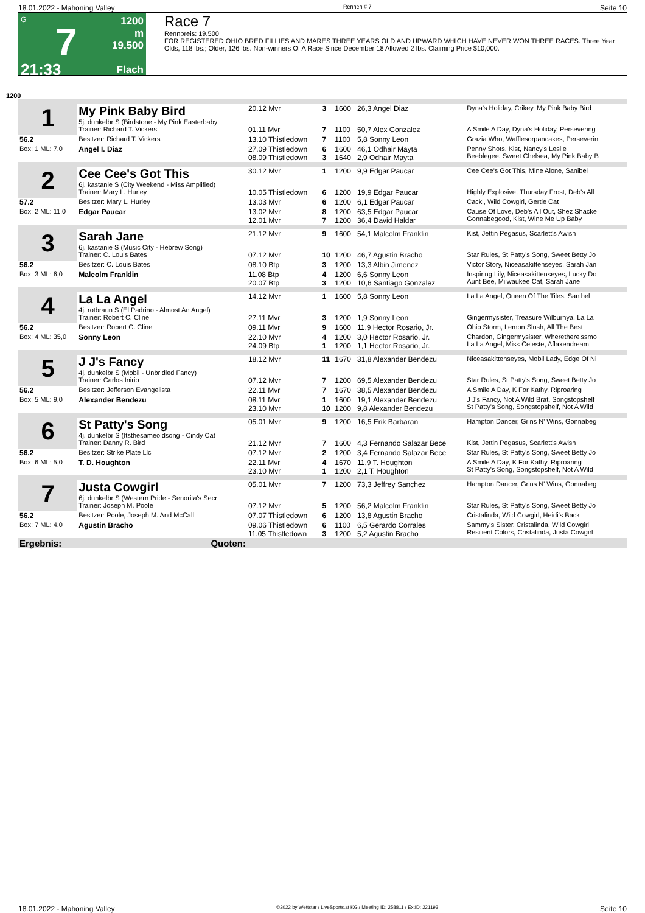18.01.2022 - Mahoning Valley Rennen # 7 Seite 10
G
7
21:33
1200 m
19.500
Flach
Race 7
Rennpreis: 19.500
FOR REGISTERED OHIO BRED FILLIES AND MARES THREE YEARS OLD AND UPWARD WHICH HAVE NEVER WON THREE RACES. Three Year Olds, 118 lbs.; Older, 126 lbs. Non-winners Of A Race Since December 18 Allowed 2 lbs. Claiming Price $10,000.
1200
| 1 | My Pink Baby Bird 5j. dunkelbr S (Birdstone - My Pink Easterbaby | 20.12 Mvr | 3 | 1600 | 26,3 Angel Diaz | Dyna's Holiday, Crikey, My Pink Baby Bird |
| | Trainer: Richard T. Vickers | 01.11 Mvr | 7 | 1100 | 50,7 Alex Gonzalez | A Smile A Day, Dyna's Holiday, Persevering |
| 56.2 | Besitzer: Richard T. Vickers | 13.10 Thistledown | 7 | 1100 | 5,8 Sonny Leon | Grazia Who, Wafflesorpancakes, Perseverin |
| Box: 1 ML: 7,0 | Angel I. Diaz | 27.09 Thistledown 08.09 Thistledown | 6 3 | 1600 1640 | 46,1 Odhair Mayta 2,9 Odhair Mayta | Penny Shots, Kist, Nancy's Leslie Beeblegee, Sweet Chelsea, My Pink Baby B |
| 2 | Cee Cee's Got This 6j. kastanie S (City Weekend - Miss Amplified) | 30.12 Mvr | 1 | 1200 | 9,9 Edgar Paucar | Cee Cee's Got This, Mine Alone, Sanibel |
| | Trainer: Mary L. Hurley | 10.05 Thistledown | 6 | 1200 | 19,9 Edgar Paucar | Highly Explosive, Thursday Frost, Deb's All |
| 57.2 | Besitzer: Mary L. Hurley | 13.03 Mvr | 6 | 1200 | 6,1 Edgar Paucar | Cacki, Wild Cowgirl, Gertie Cat |
| Box: 2 ML: 11,0 | Edgar Paucar | 13.02 Mvr 12.01 Mvr | 8 7 | 1200 1200 | 63,5 Edgar Paucar 36,4 David Haldar | Cause Of Love, Deb's All Out, Shez Shacke Gonnabegood, Kist, Wine Me Up Baby |
| 3 | Sarah Jane 6j. kastanie S (Music City - Hebrew Song) | 21.12 Mvr | 9 | 1600 | 54,1 Malcolm Franklin | Kist, Jettin Pegasus, Scarlett's Awish |
| | Trainer: C. Louis Bates | 07.12 Mvr | 10 | 1200 | 46,7 Agustin Bracho | Star Rules, St Patty's Song, Sweet Betty Jo |
| 56.2 | Besitzer: C. Louis Bates | 08.10 Btp | 3 | 1200 | 13,3 Albin Jimenez | Victor Story, Niceasakittenseyes, Sarah Jan |
| Box: 3 ML: 6,0 | Malcolm Franklin | 11.08 Btp 20.07 Btp | 4 3 | 1200 1200 | 6,6 Sonny Leon 10,6 Santiago Gonzalez | Inspiring Lily, Niceasakittenseyes, Lucky Do Aunt Bee, Milwaukee Cat, Sarah Jane |
| 4 | La La Angel 4j. rotbraun S (El Padrino - Almost An Angel) | 14.12 Mvr | 1 | 1600 | 5,8 Sonny Leon | La La Angel, Queen Of The Tiles, Sanibel |
| | Trainer: Robert C. Cline | 27.11 Mvr | 3 | 1200 | 1,9 Sonny Leon | Gingermysister, Treasure Wilburnya, La La |
| 56.2 | Besitzer: Robert C. Cline | 09.11 Mvr | 9 | 1600 | 11,9 Hector Rosario, Jr. | Ohio Storm, Lemon Slush, All The Best |
| Box: 4 ML: 35,0 | Sonny Leon | 22.10 Mvr 24.09 Btp | 4 1 | 1200 1200 | 3,0 Hector Rosario, Jr. 1,1 Hector Rosario, Jr. | Chardon, Gingermysister, Wherethere'ssmo La La Angel, Miss Celeste, Aflaxendream |
| 5 | J J's Fancy 4j. dunkelbr S (Mobil - Unbridled Fancy) | 18.12 Mvr | 11 | 1670 | 31,8 Alexander Bendezu | Niceasakittenseyes, Mobil Lady, Edge Of Ni |
| | Trainer: Carlos Inirio | 07.12 Mvr | 7 | 1200 | 69,5 Alexander Bendezu | Star Rules, St Patty's Song, Sweet Betty Jo |
| 56.2 | Besitzer: Jefferson Evangelista | 22.11 Mvr | 7 | 1670 | 38,5 Alexander Bendezu | A Smile A Day, K For Kathy, Riproaring |
| Box: 5 ML: 9,0 | Alexander Bendezu | 08.11 Mvr 23.10 Mvr | 1 10 | 1600 1200 | 19,1 Alexander Bendezu 9,8 Alexander Bendezu | J J's Fancy, Not A Wild Brat, Songstopshelf St Patty's Song, Songstopshelf, Not A Wild |
| 6 | St Patty's Song 4j. dunkelbr S (Itsthesameoldsong - Cindy Cat | 05.01 Mvr | 9 | 1200 | 16,5 Erik Barbaran | Hampton Dancer, Grins N' Wins, Gonnabeg |
| | Trainer: Danny R. Bird | 21.12 Mvr | 7 | 1600 | 4,3 Fernando Salazar Bece | Kist, Jettin Pegasus, Scarlett's Awish |
| 56.2 | Besitzer: Strike Plate Llc | 07.12 Mvr | 2 | 1200 | 3,4 Fernando Salazar Bece | Star Rules, St Patty's Song, Sweet Betty Jo |
| Box: 6 ML: 5,0 | T. D. Houghton | 22.11 Mvr 23.10 Mvr | 4 1 | 1670 1200 | 11,9 T. Houghton 2,1 T. Houghton | A Smile A Day, K For Kathy, Riproaring St Patty's Song, Songstopshelf, Not A Wild |
| 7 | Justa Cowgirl 6j. dunkelbr S (Western Pride - Senorita's Secr | 05.01 Mvr | 7 | 1200 | 73,3 Jeffrey Sanchez | Hampton Dancer, Grins N' Wins, Gonnabeg |
| | Trainer: Joseph M. Poole | 07.12 Mvr | 5 | 1200 | 56,2 Malcolm Franklin | Star Rules, St Patty's Song, Sweet Betty Jo |
| 56.2 | Besitzer: Poole, Joseph M. And McCall | 07.07 Thistledown | 6 | 1200 | 13,8 Agustin Bracho | Cristalinda, Wild Cowgirl, Heidi's Back |
| Box: 7 ML: 4,0 | Agustin Bracho | 09.06 Thistledown 11.05 Thistledown | 6 3 | 1100 1200 | 6,5 Gerardo Corrales 5,2 Agustin Bracho | Sammy's Sister, Cristalinda, Wild Cowgirl Resilient Colors, Cristalinda, Justa Cowgirl |
| Ergebnis: | Quoten: | | | | | |
18.01.2022 - Mahoning Valley ©2022 by Wettstar / LiveSports.at KG / Meeting ID: 258811 / ExtID: 221193 Seite 10